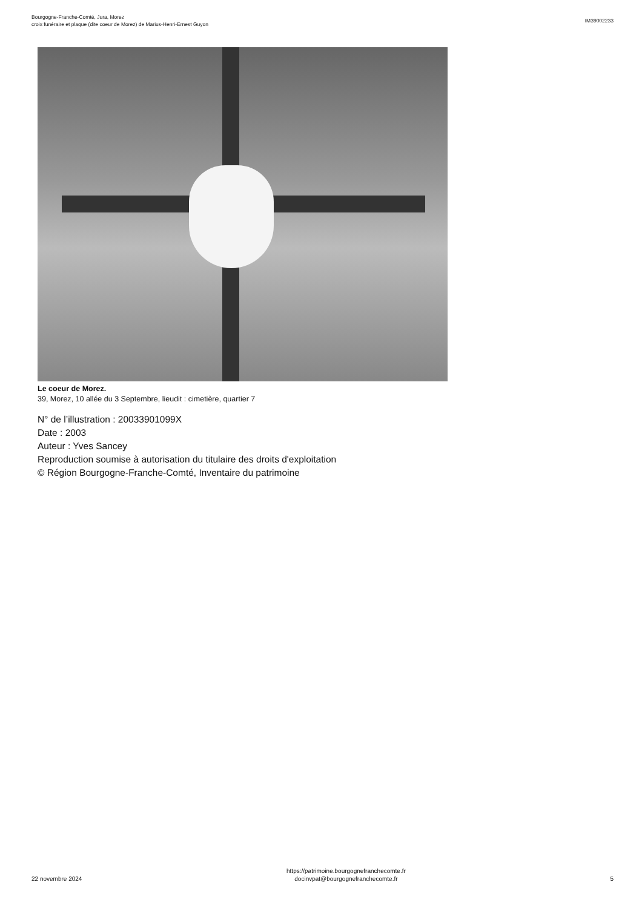Bourgogne-Franche-Comté, Jura, Morez
croix funéraire et plaque (dite coeur de Morez) de Marius-Henri-Ernest Guyon
IM39002233
Le coeur de Morez.
39, Morez, 10 allée du 3 Septembre, lieudit : cimetière, quartier 7
N° de l’illustration : 20033901099X
Date : 2003
Auteur : Yves Sancey
Reproduction soumise à autorisation du titulaire des droits d'exploitation
© Région Bourgogne-Franche-Comté, Inventaire du patrimoine
22 novembre 2024
https://patrimoine.bourgognefranchecomte.fr
docinvpat@bourgognefranchecomte.fr
5